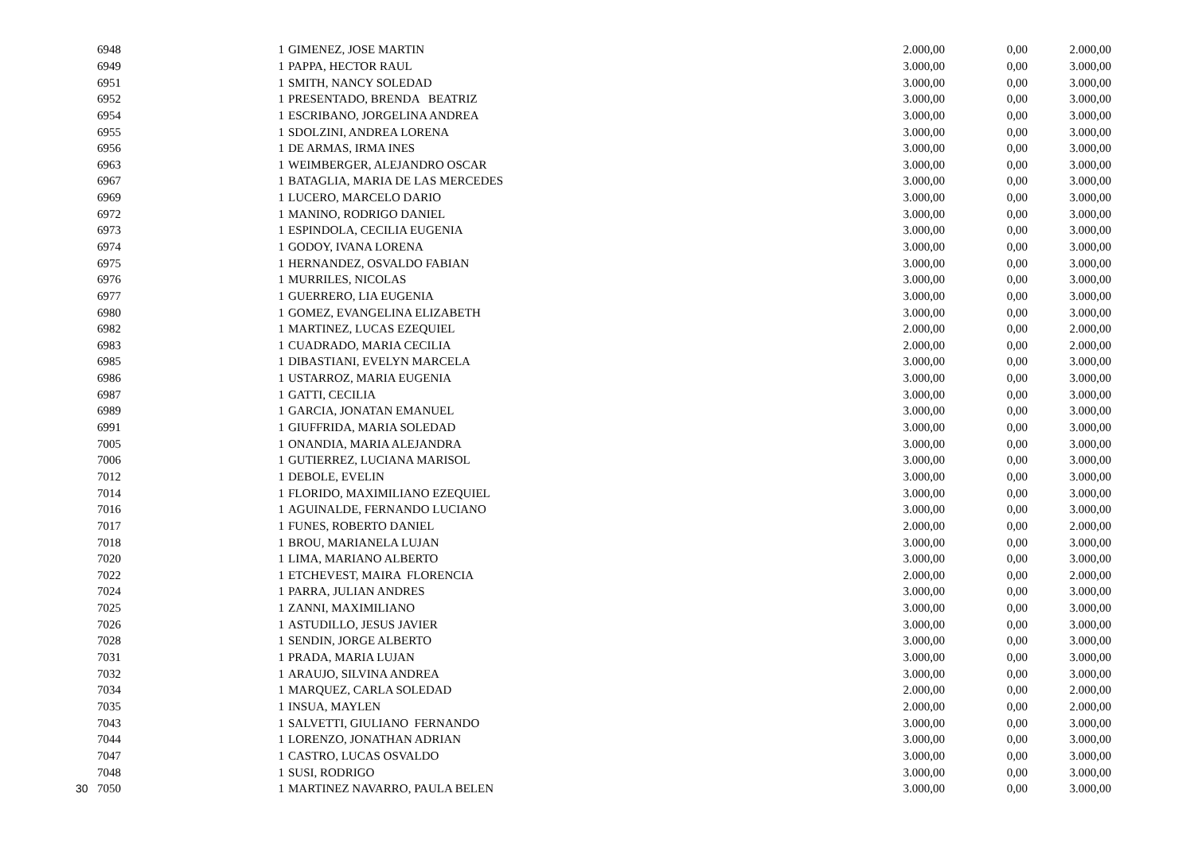| | 6948 | 1 | GIMENEZ, JOSE MARTIN | 2.000,00 | 0,00 | 2.000,00 |
| | 6949 | 1 | PAPPA, HECTOR RAUL | 3.000,00 | 0,00 | 3.000,00 |
| | 6951 | 1 | SMITH, NANCY SOLEDAD | 3.000,00 | 0,00 | 3.000,00 |
| | 6952 | 1 | PRESENTADO, BRENDA BEATRIZ | 3.000,00 | 0,00 | 3.000,00 |
| | 6954 | 1 | ESCRIBANO, JORGELINA ANDREA | 3.000,00 | 0,00 | 3.000,00 |
| | 6955 | 1 | SDOLZINI, ANDREA LORENA | 3.000,00 | 0,00 | 3.000,00 |
| | 6956 | 1 | DE ARMAS, IRMA INES | 3.000,00 | 0,00 | 3.000,00 |
| | 6963 | 1 | WEIMBERGER, ALEJANDRO OSCAR | 3.000,00 | 0,00 | 3.000,00 |
| | 6967 | 1 | BATAGLIA, MARIA DE LAS MERCEDES | 3.000,00 | 0,00 | 3.000,00 |
| | 6969 | 1 | LUCERO, MARCELO DARIO | 3.000,00 | 0,00 | 3.000,00 |
| | 6972 | 1 | MANINO, RODRIGO DANIEL | 3.000,00 | 0,00 | 3.000,00 |
| | 6973 | 1 | ESPINDOLA, CECILIA EUGENIA | 3.000,00 | 0,00 | 3.000,00 |
| | 6974 | 1 | GODOY, IVANA LORENA | 3.000,00 | 0,00 | 3.000,00 |
| | 6975 | 1 | HERNANDEZ, OSVALDO FABIAN | 3.000,00 | 0,00 | 3.000,00 |
| | 6976 | 1 | MURRILES, NICOLAS | 3.000,00 | 0,00 | 3.000,00 |
| | 6977 | 1 | GUERRERO, LIA EUGENIA | 3.000,00 | 0,00 | 3.000,00 |
| | 6980 | 1 | GOMEZ, EVANGELINA ELIZABETH | 3.000,00 | 0,00 | 3.000,00 |
| | 6982 | 1 | MARTINEZ, LUCAS EZEQUIEL | 2.000,00 | 0,00 | 2.000,00 |
| | 6983 | 1 | CUADRADO, MARIA CECILIA | 2.000,00 | 0,00 | 2.000,00 |
| | 6985 | 1 | DIBASTIANI, EVELYN MARCELA | 3.000,00 | 0,00 | 3.000,00 |
| | 6986 | 1 | USTARROZ, MARIA EUGENIA | 3.000,00 | 0,00 | 3.000,00 |
| | 6987 | 1 | GATTI, CECILIA | 3.000,00 | 0,00 | 3.000,00 |
| | 6989 | 1 | GARCIA, JONATAN EMANUEL | 3.000,00 | 0,00 | 3.000,00 |
| | 6991 | 1 | GIUFFRIDA, MARIA SOLEDAD | 3.000,00 | 0,00 | 3.000,00 |
| | 7005 | 1 | ONANDIA, MARIA ALEJANDRA | 3.000,00 | 0,00 | 3.000,00 |
| | 7006 | 1 | GUTIERREZ, LUCIANA MARISOL | 3.000,00 | 0,00 | 3.000,00 |
| | 7012 | 1 | DEBOLE, EVELIN | 3.000,00 | 0,00 | 3.000,00 |
| | 7014 | 1 | FLORIDO, MAXIMILIANO EZEQUIEL | 3.000,00 | 0,00 | 3.000,00 |
| | 7016 | 1 | AGUINALDE, FERNANDO LUCIANO | 3.000,00 | 0,00 | 3.000,00 |
| | 7017 | 1 | FUNES, ROBERTO DANIEL | 2.000,00 | 0,00 | 2.000,00 |
| | 7018 | 1 | BROU, MARIANELA LUJAN | 3.000,00 | 0,00 | 3.000,00 |
| | 7020 | 1 | LIMA, MARIANO ALBERTO | 3.000,00 | 0,00 | 3.000,00 |
| | 7022 | 1 | ETCHEVEST, MAIRA FLORENCIA | 2.000,00 | 0,00 | 2.000,00 |
| | 7024 | 1 | PARRA, JULIAN ANDRES | 3.000,00 | 0,00 | 3.000,00 |
| | 7025 | 1 | ZANNI, MAXIMILIANO | 3.000,00 | 0,00 | 3.000,00 |
| | 7026 | 1 | ASTUDILLO, JESUS JAVIER | 3.000,00 | 0,00 | 3.000,00 |
| | 7028 | 1 | SENDIN, JORGE ALBERTO | 3.000,00 | 0,00 | 3.000,00 |
| | 7031 | 1 | PRADA, MARIA LUJAN | 3.000,00 | 0,00 | 3.000,00 |
| | 7032 | 1 | ARAUJO, SILVINA ANDREA | 3.000,00 | 0,00 | 3.000,00 |
| | 7034 | 1 | MARQUEZ, CARLA SOLEDAD | 2.000,00 | 0,00 | 2.000,00 |
| | 7035 | 1 | INSUA, MAYLEN | 2.000,00 | 0,00 | 2.000,00 |
| | 7043 | 1 | SALVETTI, GIULIANO FERNANDO | 3.000,00 | 0,00 | 3.000,00 |
| | 7044 | 1 | LORENZO, JONATHAN ADRIAN | 3.000,00 | 0,00 | 3.000,00 |
| | 7047 | 1 | CASTRO, LUCAS OSVALDO | 3.000,00 | 0,00 | 3.000,00 |
| | 7048 | 1 | SUSI, RODRIGO | 3.000,00 | 0,00 | 3.000,00 |
| 30 | 7050 | 1 | MARTINEZ NAVARRO, PAULA BELEN | 3.000,00 | 0,00 | 3.000,00 |